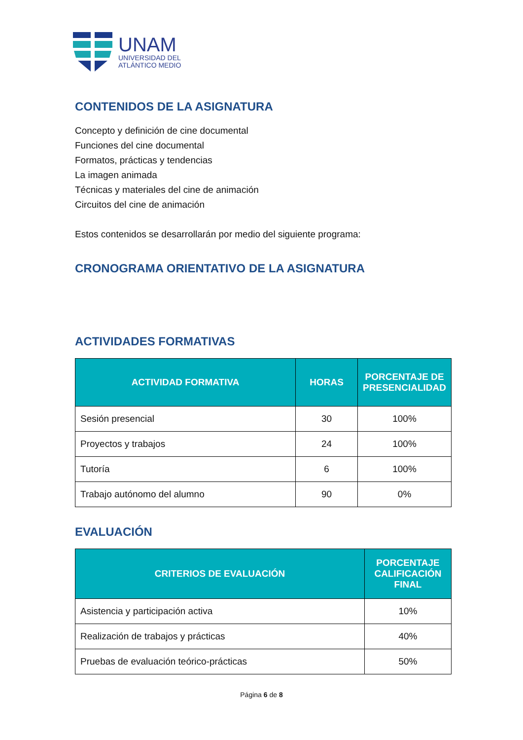UNAM
UNIVERSIDAD DEL
ATLÁNTICO MEDIO
CONTENIDOS DE LA ASIGNATURA
Concepto y definición de cine documental
Funciones del cine documental
Formatos, prácticas y tendencias
La imagen animada
Técnicas y materiales del cine de animación
Circuitos del cine de animación
Estos contenidos se desarrollarán por medio del siguiente programa:
CRONOGRAMA ORIENTATIVO DE LA ASIGNATURA
ACTIVIDADES FORMATIVAS
| ACTIVIDAD FORMATIVA | HORAS | PORCENTAJE DE PRESENCIALIDAD |
| --- | --- | --- |
| Sesión presencial | 30 | 100% |
| Proyectos y trabajos | 24 | 100% |
| Tutoría | 6 | 100% |
| Trabajo autónomo del alumno | 90 | 0% |
EVALUACIÓN
| CRITERIOS DE EVALUACIÓN | PORCENTAJE CALIFICACIÓN FINAL |
| --- | --- |
| Asistencia y participación activa | 10% |
| Realización de trabajos y prácticas | 40% |
| Pruebas de evaluación teórico-prácticas | 50% |
Página 6 de 8